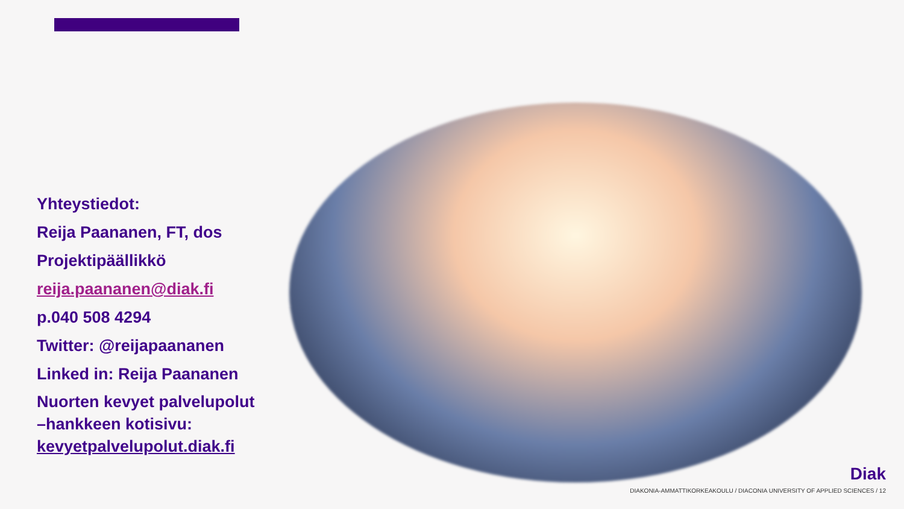Yhteystiedot:
Reija Paananen, FT, dos
Projektipäällikkö
reija.paananen@diak.fi
p.040 508 4294
Twitter: @reijapaananen
Linked in: Reija Paananen
Nuorten kevyet palvelupolut –hankkeen kotisivu: kevyetpalvelupolut.diak.fi
Diak
DIAKONIA-AMMATTIKORKEAKOULU / DIACONIA UNIVERSITY OF APPLIED SCIENCES / 12